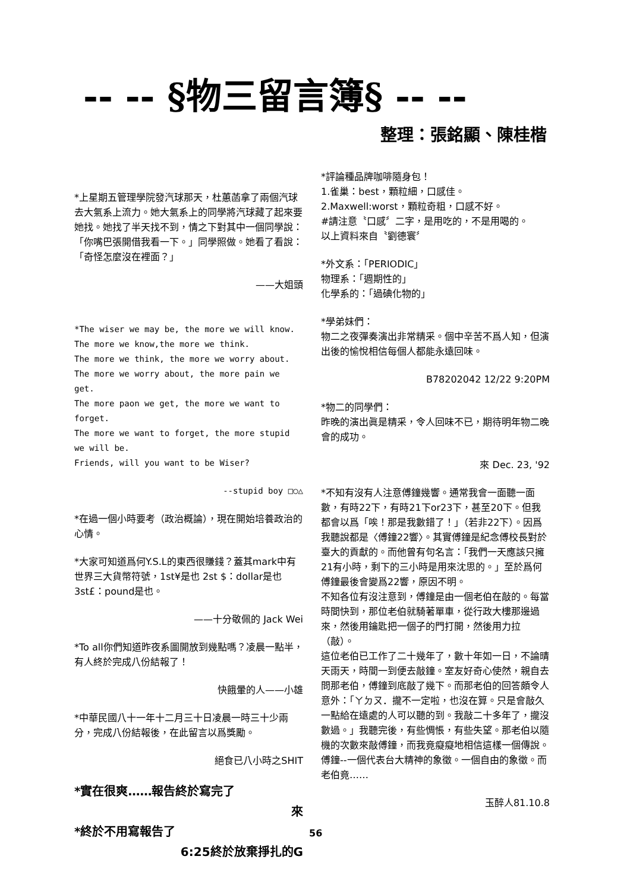-- -- §物三留言簿§ -- --
整理：張銘顯、陳桂楷
*上星期五管理學院發汽球那天，杜蕙菡拿了兩個汽球去大氣系上流力。她大氣系上的同學將汽球藏了起來要她找。她找了半天找不到，情之下對其中一個同學說：「你嘴巴張開借我看一下。」同學照做。她看了看說：「奇怪怎麼沒在裡面？」
——大姐頭
*The wiser we may be, the more we will know.
The more we know,the more we think.
The more we think, the more we worry about.
The more we worry about, the more pain we get.
The more paon we get, the more we want to forget.
The more we want to forget, the more stupid we will be.
Friends, will you want to be Wiser?
--stupid boy □○△
*在過一個小時要考（政治概論），現在開始培養政治的心情。
*大家可知道爲何Y.S.L的東西很賺錢？蓋其mark中有世界三大貨幣符號，1st¥是也 2st $：dollar是也 3st£：pound是也。
——十分敬佩的 Jack Wei
*To all你們知道昨夜系圖開放到幾點嗎？凌晨一點半，有人終於完成八份結報了！
快餓暈的人——小雄
*中華民國八十一年十二月三十日凌晨一時三十少兩分，完成八份結報後，在此留言以爲獎勵。
絕食已八小時之SHIT
*實在很爽……報告終於寫完了
來
*終於不用寫報告了
6:25終於放棄掙扎的G
*評論種品牌咖啡隨身包！
1.雀巢：best，顆粒細，口感佳。
2.Maxwell:worst，顆粒奇粗，口感不好。
#請注意〝口感〞二字，是用吃的，不是用喝的。
以上資料來自〝劉德寰〞
*外文系：「PERIODIC」
物理系：「週期性的」
化學系的：「過碘化物的」
*學弟妹們：
物二之夜彈奏演出非常精采。個中辛苦不爲人知，但演出後的愉悅相信每個人都能永遠回味。
B78202042 12/22 9:20PM
*物二的同學們：
昨晚的演出眞是精采，令人回味不已，期待明年物二晚會的成功。
來 Dec. 23, '92
*不知有沒有人注意傅鐘幾響。通常我會一面聽一面數，有時22下，有時21下or23下，甚至20下。但我都會以爲「唉！那是我數錯了！」（若非22下）。因爲我聽說都是〈傅鐘22響〉。其實傅鐘是紀念傅校長對於臺大的貢獻的。而他曾有句名言：「我們一天應該只擁21有小時，剩下的三小時是用來沈思的。」至於爲何傅鐘最後會變爲22響，原因不明。
不知各位有沒注意到，傅鐘是由一個老伯在敲的。每當時間快到，那位老伯就騎著單車，從行政大樓那邊過來，然後用鑰匙把一個子的門打開，然後用力拉（敲）。
這位老伯已工作了二十幾年了，數十年如一日，不論晴天雨天，時間一到便去敲鐘。室友好奇心使然，親自去問那老伯，傅鐘到底敲了幾下。而那老伯的回答頗令人意外：「ㄚㄉㄡ．攏不一定啦，也沒在算。只是會敲久一點給在遠處的人可以聽的到。我敲二十多年了，攏沒數過。」我聽完後，有些惆悵，有些失望。那老伯以隨機的次數來敲傅鐘，而我竟癡癡地相信這樣一個傳說。傅鐘--一個代表台大精神的象徵。一個自由的象徵。而老伯竟……
玉醉人81.10.8
56